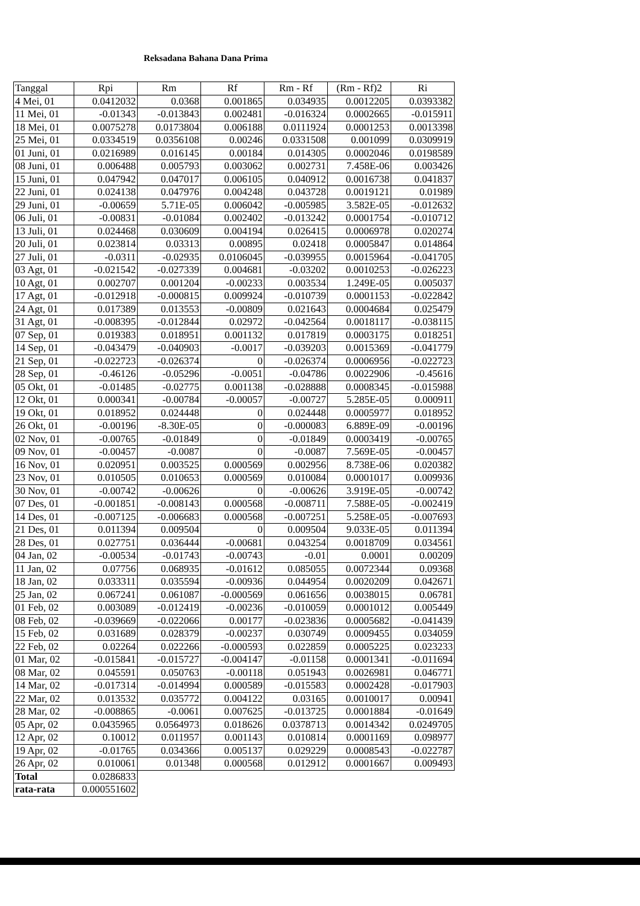Reksadana Bahana Dana Prima
| Tanggal | Rpi | Rm | Rf | Rm - Rf | (Rm - Rf)2 | Ri |
| --- | --- | --- | --- | --- | --- | --- |
| 4 Mei, 01 | 0.0412032 | 0.0368 | 0.001865 | 0.034935 | 0.0012205 | 0.0393382 |
| 11 Mei, 01 | -0.01343 | -0.013843 | 0.002481 | -0.016324 | 0.0002665 | -0.015911 |
| 18 Mei, 01 | 0.0075278 | 0.0173804 | 0.006188 | 0.0111924 | 0.0001253 | 0.0013398 |
| 25 Mei, 01 | 0.0334519 | 0.0356108 | 0.00246 | 0.0331508 | 0.001099 | 0.0309919 |
| 01 Juni, 01 | 0.0216989 | 0.016145 | 0.00184 | 0.014305 | 0.0002046 | 0.0198589 |
| 08 Juni, 01 | 0.006488 | 0.005793 | 0.003062 | 0.002731 | 7.458E-06 | 0.003426 |
| 15 Juni, 01 | 0.047942 | 0.047017 | 0.006105 | 0.040912 | 0.0016738 | 0.041837 |
| 22 Juni, 01 | 0.024138 | 0.047976 | 0.004248 | 0.043728 | 0.0019121 | 0.01989 |
| 29 Juni, 01 | -0.00659 | 5.71E-05 | 0.006042 | -0.005985 | 3.582E-05 | -0.012632 |
| 06 Juli, 01 | -0.00831 | -0.01084 | 0.002402 | -0.013242 | 0.0001754 | -0.010712 |
| 13 Juli, 01 | 0.024468 | 0.030609 | 0.004194 | 0.026415 | 0.0006978 | 0.020274 |
| 20 Juli, 01 | 0.023814 | 0.03313 | 0.00895 | 0.02418 | 0.0005847 | 0.014864 |
| 27 Juli, 01 | -0.0311 | -0.02935 | 0.0106045 | -0.039955 | 0.0015964 | -0.041705 |
| 03 Agt, 01 | -0.021542 | -0.027339 | 0.004681 | -0.03202 | 0.0010253 | -0.026223 |
| 10 Agt, 01 | 0.002707 | 0.001204 | -0.00233 | 0.003534 | 1.249E-05 | 0.005037 |
| 17 Agt, 01 | -0.012918 | -0.000815 | 0.009924 | -0.010739 | 0.0001153 | -0.022842 |
| 24 Agt, 01 | 0.017389 | 0.013553 | -0.00809 | 0.021643 | 0.0004684 | 0.025479 |
| 31 Agt, 01 | -0.008395 | -0.012844 | 0.02972 | -0.042564 | 0.0018117 | -0.038115 |
| 07 Sep, 01 | 0.019383 | 0.018951 | 0.001132 | 0.017819 | 0.0003175 | 0.018251 |
| 14 Sep, 01 | -0.043479 | -0.040903 | -0.0017 | -0.039203 | 0.0015369 | -0.041779 |
| 21 Sep, 01 | -0.022723 | -0.026374 | 0 | -0.026374 | 0.0006956 | -0.022723 |
| 28 Sep, 01 | -0.46126 | -0.05296 | -0.0051 | -0.04786 | 0.0022906 | -0.45616 |
| 05 Okt, 01 | -0.01485 | -0.02775 | 0.001138 | -0.028888 | 0.0008345 | -0.015988 |
| 12 Okt, 01 | 0.000341 | -0.00784 | -0.00057 | -0.00727 | 5.285E-05 | 0.000911 |
| 19 Okt, 01 | 0.018952 | 0.024448 | 0 | 0.024448 | 0.0005977 | 0.018952 |
| 26 Okt, 01 | -0.00196 | -8.30E-05 | 0 | -0.000083 | 6.889E-09 | -0.00196 |
| 02 Nov, 01 | -0.00765 | -0.01849 | 0 | -0.01849 | 0.0003419 | -0.00765 |
| 09 Nov, 01 | -0.00457 | -0.0087 | 0 | -0.0087 | 7.569E-05 | -0.00457 |
| 16 Nov, 01 | 0.020951 | 0.003525 | 0.000569 | 0.002956 | 8.738E-06 | 0.020382 |
| 23 Nov, 01 | 0.010505 | 0.010653 | 0.000569 | 0.010084 | 0.0001017 | 0.009936 |
| 30 Nov, 01 | -0.00742 | -0.00626 | 0 | -0.00626 | 3.919E-05 | -0.00742 |
| 07 Des, 01 | -0.001851 | -0.008143 | 0.000568 | -0.008711 | 7.588E-05 | -0.002419 |
| 14 Des, 01 | -0.007125 | -0.006683 | 0.000568 | -0.007251 | 5.258E-05 | -0.007693 |
| 21 Des, 01 | 0.011394 | 0.009504 | 0 | 0.009504 | 9.033E-05 | 0.011394 |
| 28 Des, 01 | 0.027751 | 0.036444 | -0.00681 | 0.043254 | 0.0018709 | 0.034561 |
| 04 Jan, 02 | -0.00534 | -0.01743 | -0.00743 | -0.01 | 0.0001 | 0.00209 |
| 11 Jan, 02 | 0.07756 | 0.068935 | -0.01612 | 0.085055 | 0.0072344 | 0.09368 |
| 18 Jan, 02 | 0.033311 | 0.035594 | -0.00936 | 0.044954 | 0.0020209 | 0.042671 |
| 25 Jan, 02 | 0.067241 | 0.061087 | -0.000569 | 0.061656 | 0.0038015 | 0.06781 |
| 01 Feb, 02 | 0.003089 | -0.012419 | -0.00236 | -0.010059 | 0.0001012 | 0.005449 |
| 08 Feb, 02 | -0.039669 | -0.022066 | 0.00177 | -0.023836 | 0.0005682 | -0.041439 |
| 15 Feb, 02 | 0.031689 | 0.028379 | -0.00237 | 0.030749 | 0.0009455 | 0.034059 |
| 22 Feb, 02 | 0.02264 | 0.022266 | -0.000593 | 0.022859 | 0.0005225 | 0.023233 |
| 01 Mar, 02 | -0.015841 | -0.015727 | -0.004147 | -0.01158 | 0.0001341 | -0.011694 |
| 08 Mar, 02 | 0.045591 | 0.050763 | -0.00118 | 0.051943 | 0.0026981 | 0.046771 |
| 14 Mar, 02 | -0.017314 | -0.014994 | 0.000589 | -0.015583 | 0.0002428 | -0.017903 |
| 22 Mar, 02 | 0.013532 | 0.035772 | 0.004122 | 0.03165 | 0.0010017 | 0.00941 |
| 28 Mar, 02 | -0.008865 | -0.0061 | 0.007625 | -0.013725 | 0.0001884 | -0.01649 |
| 05 Apr, 02 | 0.0435965 | 0.0564973 | 0.018626 | 0.0378713 | 0.0014342 | 0.0249705 |
| 12 Apr, 02 | 0.10012 | 0.011957 | 0.001143 | 0.010814 | 0.0001169 | 0.098977 |
| 19 Apr, 02 | -0.01765 | 0.034366 | 0.005137 | 0.029229 | 0.0008543 | -0.022787 |
| 26 Apr, 02 | 0.010061 | 0.01348 | 0.000568 | 0.012912 | 0.0001667 | 0.009493 |
| Total | 0.0286833 | | | | | |
| rata-rata | 0.000551602 | | | | | |